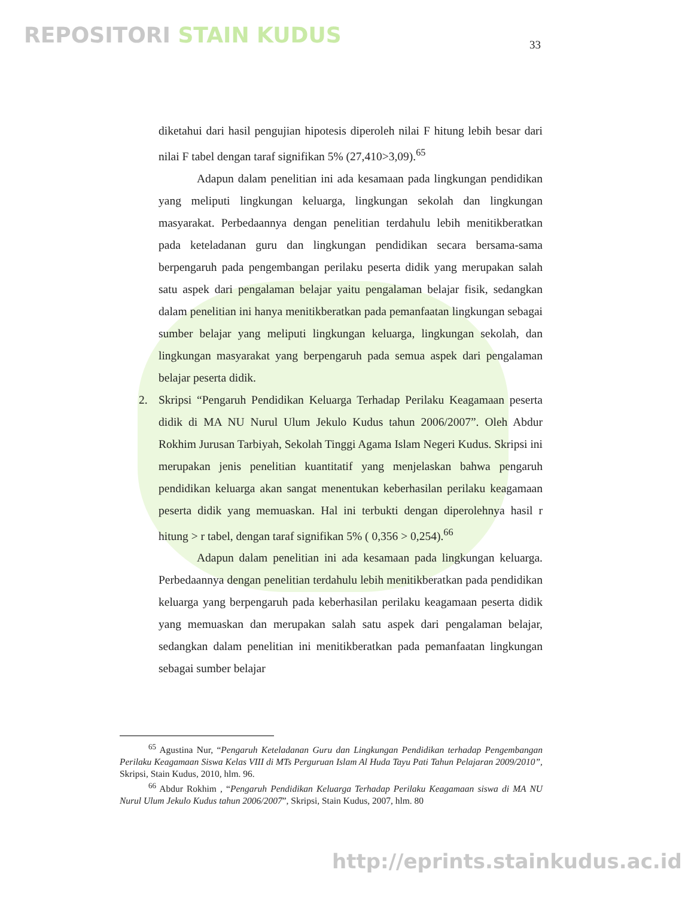REPOSITORI STAIN KUDUS 33
diketahui dari hasil pengujian hipotesis diperoleh nilai F hitung lebih besar dari nilai F tabel dengan taraf signifikan 5% (27,410>3,09).<sup>65</sup>
Adapun dalam penelitian ini ada kesamaan pada lingkungan pendidikan yang meliputi lingkungan keluarga, lingkungan sekolah dan lingkungan masyarakat. Perbedaannya dengan penelitian terdahulu lebih menitikberatkan pada keteladanan guru dan lingkungan pendidikan secara bersama-sama berpengaruh pada pengembangan perilaku peserta didik yang merupakan salah satu aspek dari pengalaman belajar yaitu pengalaman belajar fisik, sedangkan dalam penelitian ini hanya menitikberatkan pada pemanfaatan lingkungan sebagai sumber belajar yang meliputi lingkungan keluarga, lingkungan sekolah, dan lingkungan masyarakat yang berpengaruh pada semua aspek dari pengalaman belajar peserta didik.
2. Skripsi “Pengaruh Pendidikan Keluarga Terhadap Perilaku Keagamaan peserta didik di MA NU Nurul Ulum Jekulo Kudus tahun 2006/2007”. Oleh Abdur Rokhim Jurusan Tarbiyah, Sekolah Tinggi Agama Islam Negeri Kudus. Skripsi ini merupakan jenis penelitian kuantitatif yang menjelaskan bahwa pengaruh pendidikan keluarga akan sangat menentukan keberhasilan perilaku keagamaan peserta didik yang memuaskan. Hal ini terbukti dengan diperolehnya hasil r hitung > r tabel, dengan taraf signifikan 5% ( 0,356 > 0,254).<sup>66</sup>
Adapun dalam penelitian ini ada kesamaan pada lingkungan keluarga. Perbedaannya dengan penelitian terdahulu lebih menitikberatkan pada pendidikan keluarga yang berpengaruh pada keberhasilan perilaku keagamaan peserta didik yang memuaskan dan merupakan salah satu aspek dari pengalaman belajar, sedangkan dalam penelitian ini menitikberatkan pada pemanfaatan lingkungan sebagai sumber belajar
<sup>65</sup> Agustina Nur, “Pengaruh Keteladanan Guru dan Lingkungan Pendidikan terhadap Pengembangan Perilaku Keagamaan Siswa Kelas VIII di MTs Perguruan Islam Al Huda Tayu Pati Tahun Pelajaran 2009/2010”, Skripsi, Stain Kudus, 2010, hlm. 96.
<sup>66</sup> Abdur Rokhim , “Pengaruh Pendidikan Keluarga Terhadap Perilaku Keagamaan siswa di MA NU Nurul Ulum Jekulo Kudus tahun 2006/2007”, Skripsi, Stain Kudus, 2007, hlm. 80
http://eprints.stainkudus.ac.id